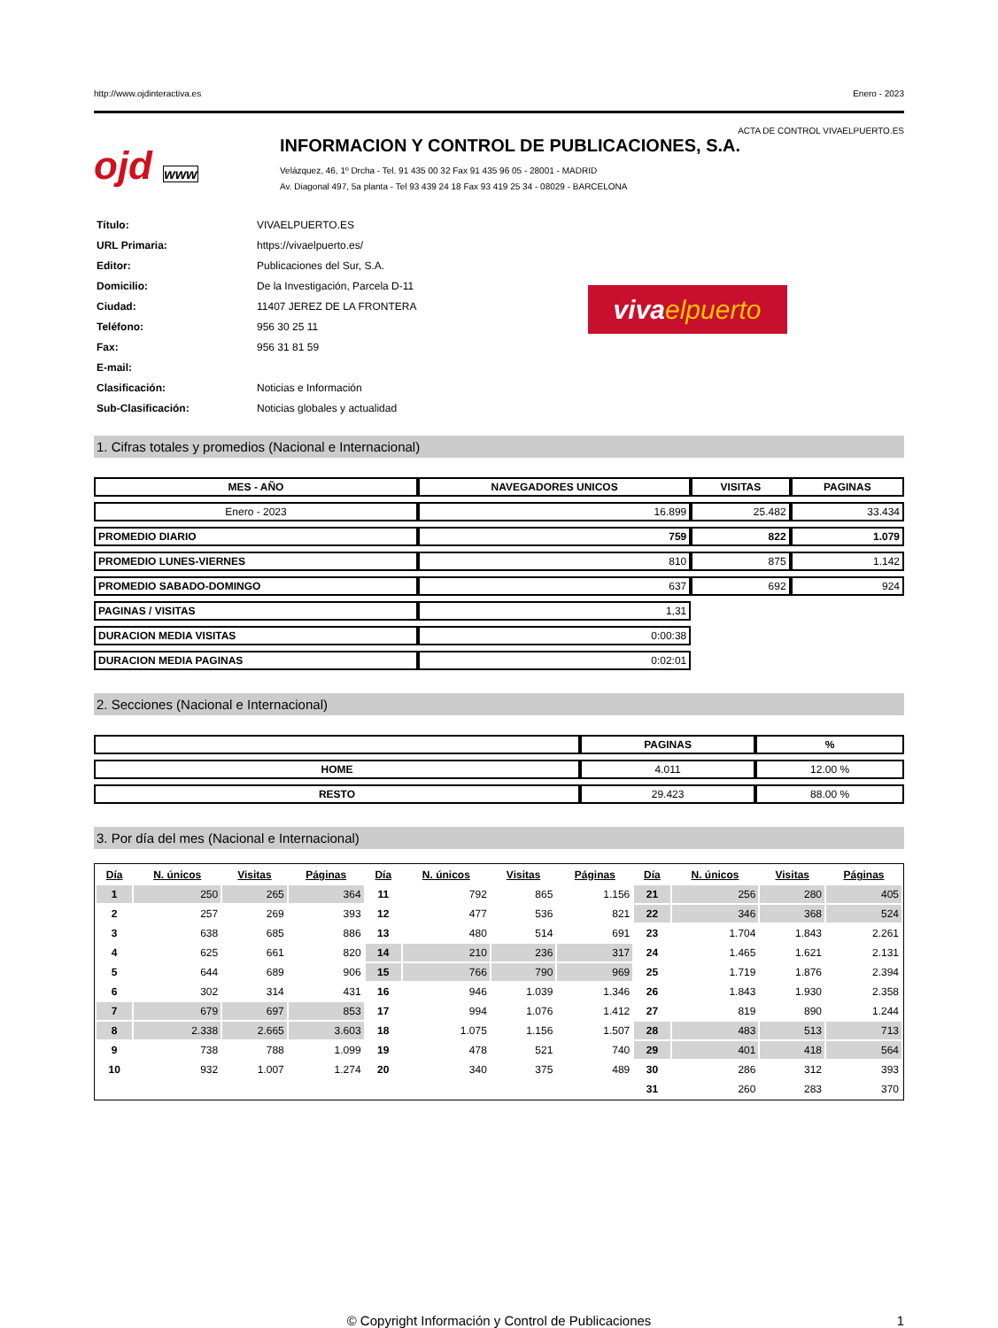http://www.ojdinteractiva.es Enero - 2023
ACTA DE CONTROL VIVAELPUERTO.ES
ojd www
INFORMACION Y CONTROL DE PUBLICACIONES, S.A.
Velázquez, 46, 1º Drcha - Tel. 91 435 00 32 Fax 91 435 96 05 - 28001 - MADRID
Av. Diagonal 497, 5a planta - Tel 93 439 24 18 Fax 93 419 25 34 - 08029 - BARCELONA
| Título: | VIVAELPUERTO.ES |
| URL Primaria: | https://vivaelpuerto.es/ |
| Editor: | Publicaciones del Sur, S.A. |
| Domicilio: | De la Investigación, Parcela D-11 |
| Ciudad: | 11407 JEREZ DE LA FRONTERA |
| Teléfono: | 956 30 25 11 |
| Fax: | 956 31 81 59 |
| E-mail: | |
| Clasificación: | Noticias e Información |
| Sub-Clasificación: | Noticias globales y actualidad |
viva elpuerto
1. Cifras totales y promedios (Nacional e Internacional)
| MES - AÑO | NAVEGADORES UNICOS | VISITAS | PAGINAS |
| --- | --- | --- | --- |
| Enero - 2023 | 16.899 | 25.482 | 33.434 |
| PROMEDIO DIARIO | 759 | 822 | 1.079 |
| PROMEDIO LUNES-VIERNES | 810 | 875 | 1.142 |
| PROMEDIO SABADO-DOMINGO | 637 | 692 | 924 |
| PAGINAS / VISITAS | 1,31 | | |
| DURACION MEDIA VISITAS | 0:00:38 | | |
| DURACION MEDIA PAGINAS | 0:02:01 | | |
2. Secciones (Nacional e Internacional)
| | PAGINAS | % |
| --- | --- | --- |
| HOME | 4.011 | 12.00 % |
| RESTO | 29.423 | 88.00 % |
3. Por día del mes (Nacional e Internacional)
| Día | N. únicos | Visitas | Páginas | Día | N. únicos | Visitas | Páginas | Día | N. únicos | Visitas | Páginas |
| --- | --- | --- | --- | --- | --- | --- | --- | --- | --- | --- | --- |
| 1 | 250 | 265 | 364 | 11 | 792 | 865 | 1.156 | 21 | 256 | 280 | 405 |
| 2 | 257 | 269 | 393 | 12 | 477 | 536 | 821 | 22 | 346 | 368 | 524 |
| 3 | 638 | 685 | 886 | 13 | 480 | 514 | 691 | 23 | 1.704 | 1.843 | 2.261 |
| 4 | 625 | 661 | 820 | 14 | 210 | 236 | 317 | 24 | 1.465 | 1.621 | 2.131 |
| 5 | 644 | 689 | 906 | 15 | 766 | 790 | 969 | 25 | 1.719 | 1.876 | 2.394 |
| 6 | 302 | 314 | 431 | 16 | 946 | 1.039 | 1.346 | 26 | 1.843 | 1.930 | 2.358 |
| 7 | 679 | 697 | 853 | 17 | 994 | 1.076 | 1.412 | 27 | 819 | 890 | 1.244 |
| 8 | 2.338 | 2.665 | 3.603 | 18 | 1.075 | 1.156 | 1.507 | 28 | 483 | 513 | 713 |
| 9 | 738 | 788 | 1.099 | 19 | 478 | 521 | 740 | 29 | 401 | 418 | 564 |
| 10 | 932 | 1.007 | 1.274 | 20 | 340 | 375 | 489 | 30 | 286 | 312 | 393 |
| | | | | | | | | 31 | 260 | 283 | 370 |
© Copyright Información y Control de Publicaciones 1